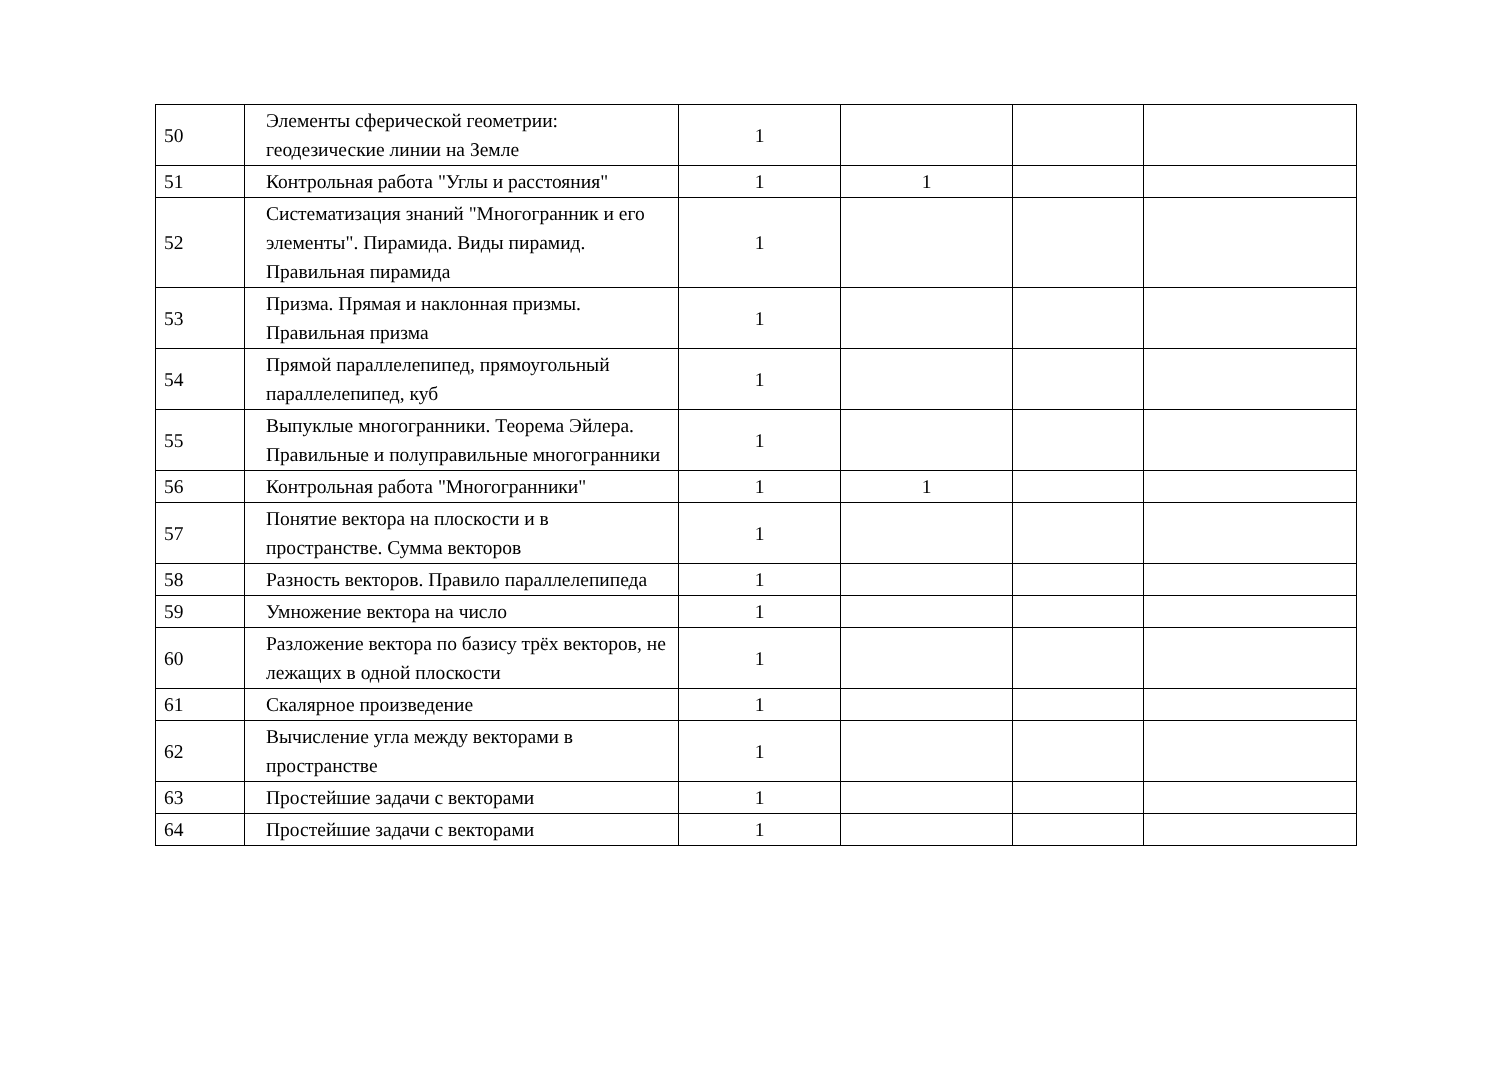| 50 | Элементы сферической геометрии: геодезические линии на Земле | 1 | | | |
| 51 | Контрольная работа "Углы и расстояния" | 1 | 1 | | |
| 52 | Систематизация знаний "Многогранник и его элементы". Пирамида. Виды пирамид. Правильная пирамида | 1 | | | |
| 53 | Призма. Прямая и наклонная призмы. Правильная призма | 1 | | | |
| 54 | Прямой параллелепипед, прямоугольный параллелепипед, куб | 1 | | | |
| 55 | Выпуклые многогранники. Теорема Эйлера. Правильные и полуправильные многогранники | 1 | | | |
| 56 | Контрольная работа "Многогранники" | 1 | 1 | | |
| 57 | Понятие вектора на плоскости и в пространстве. Сумма векторов | 1 | | | |
| 58 | Разность векторов. Правило параллелепипеда | 1 | | | |
| 59 | Умножение вектора на число | 1 | | | |
| 60 | Разложение вектора по базису трёх векторов, не лежащих в одной плоскости | 1 | | | |
| 61 | Скалярное произведение | 1 | | | |
| 62 | Вычисление угла между векторами в пространстве | 1 | | | |
| 63 | Простейшие задачи с векторами | 1 | | | |
| 64 | Простейшие задачи с векторами | 1 | | | |